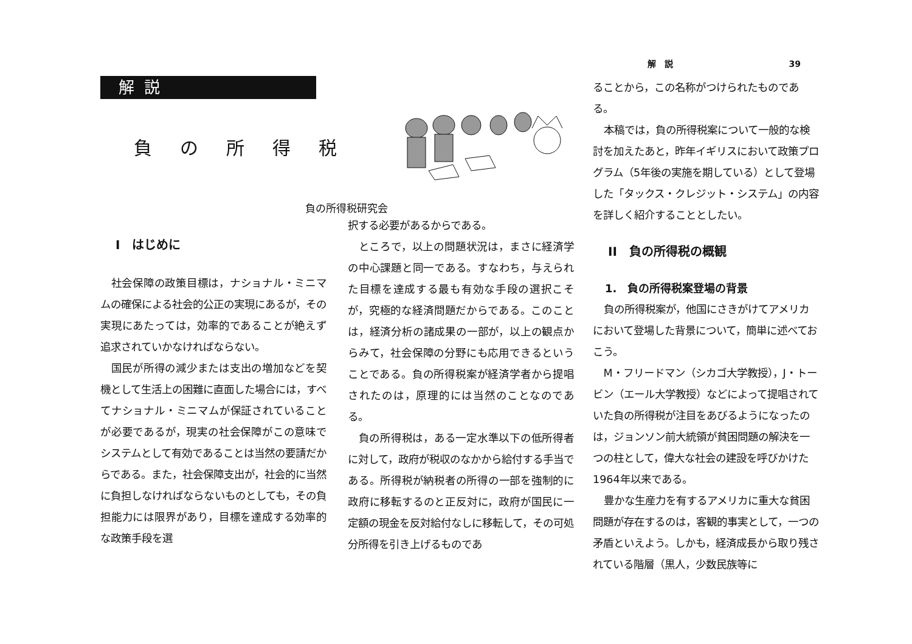解説
負の所得税
負の所得税研究会
I　はじめに
社会保障の政策目標は，ナショナル・ミニマムの確保による社会的公正の実現にあるが，その実現にあたっては，効率的であることが絶えず追求されていかなければならない。
国民が所得の減少または支出の増加などを契機として生活上の困難に直面した場合には，すべてナショナル・ミニマムが保証されていることが必要であるが，現実の社会保障がこの意味でシステムとして有効であることは当然の要請だからである。また，社会保障支出が，社会的に当然に負担しなければならないものとしても，その負担能力には限界があり，目標を達成する効率的な政策手段を選
択する必要があるからである。
ところで，以上の問題状況は，まさに経済学の中心課題と同一である。すなわち，与えられた目標を達成する最も有効な手段の選択こそが，究極的な経済問題だからである。このことは，経済分析の諸成果の一部が，以上の観点からみて，社会保障の分野にも応用できるということである。負の所得税案が経済学者から提唱されたのは，原理的には当然のことなのである。
負の所得税は，ある一定水準以下の低所得者に対して，政府が税収のなかから給付する手当である。所得税が納税者の所得の一部を強制的に政府に移転するのと正反対に，政府が国民に一定額の現金を反対給付なしに移転して，その可処分所得を引き上げるものであ
解　説 39
ることから，この名称がつけられたものである。
本稿では，負の所得税案について一般的な検討を加えたあと，昨年イギリスにおいて政策プログラム（5年後の実施を期している）として登場した「タックス・クレジット・システム」の内容を詳しく紹介することとしたい。
II　負の所得税の概観
1.　負の所得税案登場の背景
負の所得税案が，他国にさきがけてアメリカにおいて登場した背景について，簡単に述べておこう。
M・フリードマン（シカゴ大学教授），J・トービン（エール大学教授）などによって提唱されていた負の所得税が注目をあびるようになったのは，ジョンソン前大統領が貧困問題の解決を一つの柱として，偉大な社会の建設を呼びかけた1964年以来である。
豊かな生産力を有するアメリカに重大な貧困問題が存在するのは，客観的事実として，一つの矛盾といえよう。しかも，経済成長から取り残されている階層（黒人，少数民族等に